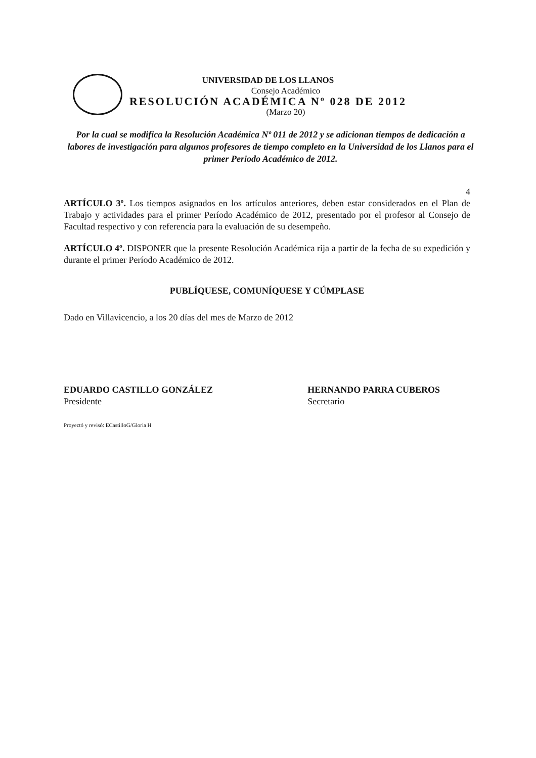UNIVERSIDAD DE LOS LLANOS
Consejo Académico
RESOLUCIÓN ACADÉMICA Nº 028 DE 2012
(Marzo 20)
Por la cual se modifica la Resolución Académica Nº 011 de 2012 y se adicionan tiempos de dedicación a labores de investigación para algunos profesores de tiempo completo en la Universidad de los Llanos para el primer Periodo Académico de 2012.
4
ARTÍCULO 3º. Los tiempos asignados en los artículos anteriores, deben estar considerados en el Plan de Trabajo y actividades para el primer Período Académico de 2012, presentado por el profesor al Consejo de Facultad respectivo y con referencia para la evaluación de su desempeño.
ARTÍCULO 4º. DISPONER que la presente Resolución Académica rija a partir de la fecha de su expedición y durante el primer Período Académico de 2012.
PUBLÍQUESE, COMUNÍQUESE Y CÚMPLASE
Dado en Villavicencio, a los 20 días del mes de Marzo de 2012
EDUARDO CASTILLO GONZÁLEZ
Presidente
HERNANDO PARRA CUBEROS
Secretario
Proyectó y revisó: ECastilloG/Gloria H